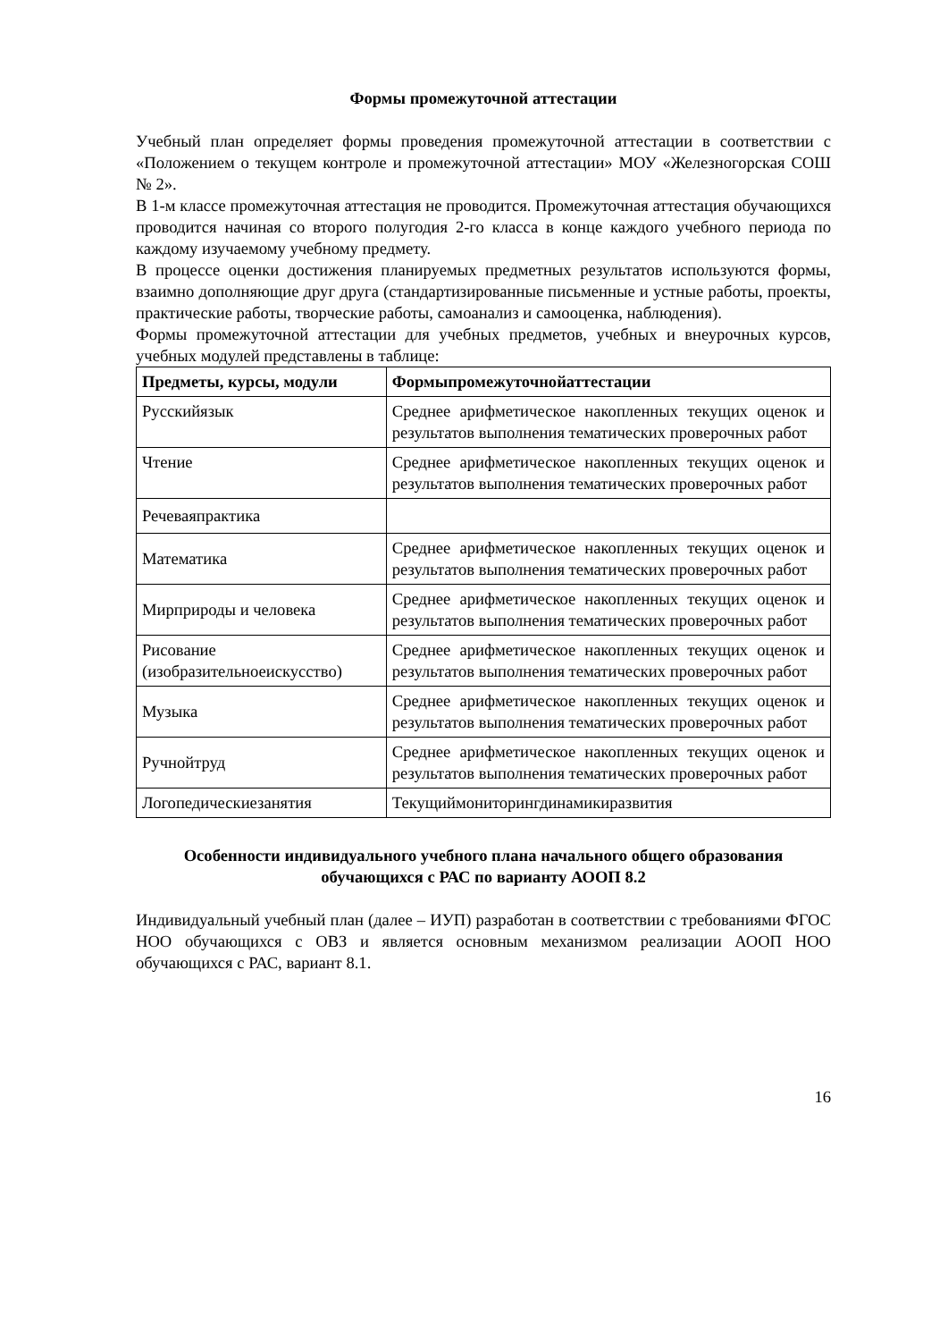Формы промежуточной аттестации
Учебный план определяет формы проведения промежуточной аттестации в соответствии с «Положением о текущем контроле и промежуточной аттестации» МОУ «Железногорская СОШ № 2».
В 1-м классе промежуточная аттестация не проводится. Промежуточная аттестация обучающихся проводится начиная со второго полугодия 2-го класса в конце каждого учебного периода по каждому изучаемому учебному предмету.
В процессе оценки достижения планируемых предметных результатов используются формы, взаимно дополняющие друг друга (стандартизированные письменные и устные работы, проекты, практические работы, творческие работы, самоанализ и самооценка, наблюдения).
Формы промежуточной аттестации для учебных предметов, учебных и внеурочных курсов, учебных модулей представлены в таблице:
| Предметы, курсы, модули | Формыпромежуточнойаттестации |
| --- | --- |
| Русскийязык | Среднее арифметическое накопленных текущих оценок и результатов выполнения тематических проверочных работ |
| Чтение | Среднее арифметическое накопленных текущих оценок и результатов выполнения тематических проверочных работ |
| Речеваяпрактика | |
| Математика | Среднее арифметическое накопленных текущих оценок и результатов выполнения тематических проверочных работ |
| Мирприроды и человека | Среднее арифметическое накопленных текущих оценок и результатов выполнения тематических проверочных работ |
| Рисование (изобразительноеискусство) | Среднее арифметическое накопленных текущих оценок и результатов выполнения тематических проверочных работ |
| Музыка | Среднее арифметическое накопленных текущих оценок и результатов выполнения тематических проверочных работ |
| Ручнойтруд | Среднее арифметическое накопленных текущих оценок и результатов выполнения тематических проверочных работ |
| Логопедическиезанятия | Текущиймониторингдинамикиразвития |
Особенности индивидуального учебного плана начального общего образования обучающихся с РАС по варианту АООП 8.2
Индивидуальный учебный план (далее – ИУП) разработан в соответствии с требованиями ФГОС НОО обучающихся с ОВЗ и является основным механизмом реализации АООП НОО обучающихся с РАС, вариант 8.1.
16